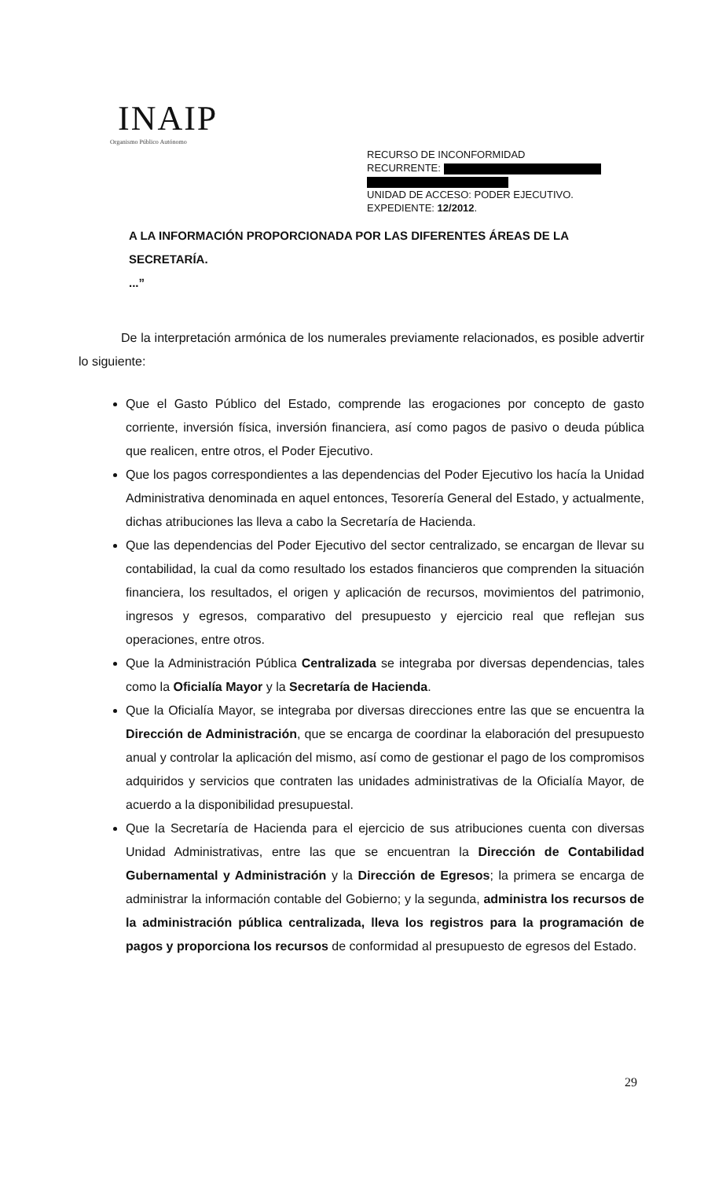INAIP
Organismo Público Autónomo
RECURSO DE INCONFORMIDAD
RECURRENTE:
UNIDAD DE ACCESO: PODER EJECUTIVO.
EXPEDIENTE: 12/2012.
A LA INFORMACIÓN PROPORCIONADA POR LAS DIFERENTES ÁREAS DE LA SECRETARÍA.
...”
De la interpretación armónica de los numerales previamente relacionados, es posible advertir lo siguiente:
Que el Gasto Público del Estado, comprende las erogaciones por concepto de gasto corriente, inversión física, inversión financiera, así como pagos de pasivo o deuda pública que realicen, entre otros, el Poder Ejecutivo.
Que los pagos correspondientes a las dependencias del Poder Ejecutivo los hacía la Unidad Administrativa denominada en aquel entonces, Tesorería General del Estado, y actualmente, dichas atribuciones las lleva a cabo la Secretaría de Hacienda.
Que las dependencias del Poder Ejecutivo del sector centralizado, se encargan de llevar su contabilidad, la cual da como resultado los estados financieros que comprenden la situación financiera, los resultados, el origen y aplicación de recursos, movimientos del patrimonio, ingresos y egresos, comparativo del presupuesto y ejercicio real que reflejan sus operaciones, entre otros.
Que la Administración Pública Centralizada se integraba por diversas dependencias, tales como la Oficialía Mayor y la Secretaría de Hacienda.
Que la Oficialía Mayor, se integraba por diversas direcciones entre las que se encuentra la Dirección de Administración, que se encarga de coordinar la elaboración del presupuesto anual y controlar la aplicación del mismo, así como de gestionar el pago de los compromisos adquiridos y servicios que contraten las unidades administrativas de la Oficialía Mayor, de acuerdo a la disponibilidad presupuestal.
Que la Secretaría de Hacienda para el ejercicio de sus atribuciones cuenta con diversas Unidad Administrativas, entre las que se encuentran la Dirección de Contabilidad Gubernamental y Administración y la Dirección de Egresos; la primera se encarga de administrar la información contable del Gobierno; y la segunda, administra los recursos de la administración pública centralizada, lleva los registros para la programación de pagos y proporciona los recursos de conformidad al presupuesto de egresos del Estado.
29